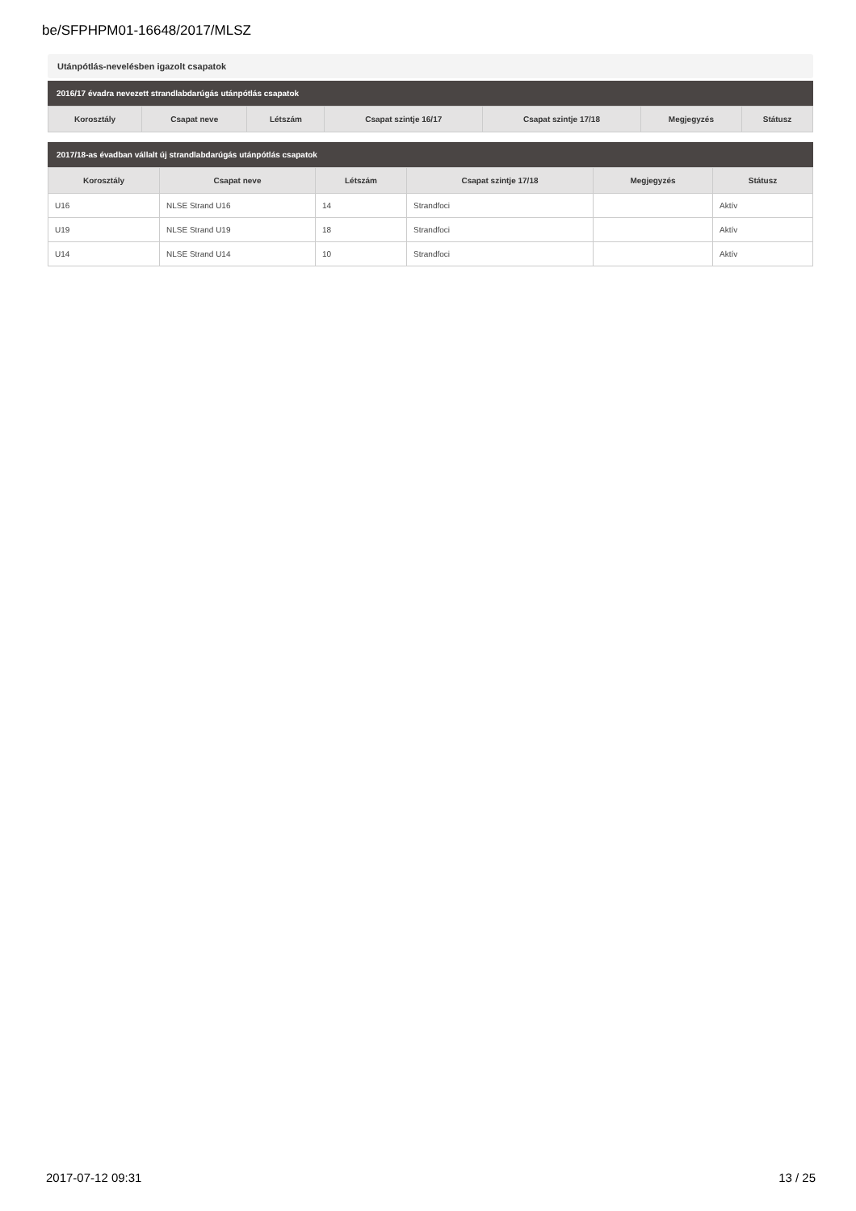be/SFPHPM01-16648/2017/MLSZ
Utánpótlás-nevelésben igazolt csapatok
2016/17 évadra nevezett strandlabdarúgás utánpótlás csapatok
| Korosztály | Csapat neve | Létszám | Csapat szintje 16/17 | Csapat szintje 17/18 | Megjegyzés | Státusz |
| --- | --- | --- | --- | --- | --- | --- |
2017/18-as évadban vállalt új strandlabdarúgás utánpótlás csapatok
| Korosztály | Csapat neve | Létszám | Csapat szintje 17/18 | Megjegyzés | Státusz |
| --- | --- | --- | --- | --- | --- |
| U16 | NLSE Strand U16 | 14 | Strandfoci | | Aktív |
| U19 | NLSE Strand U19 | 18 | Strandfoci | | Aktív |
| U14 | NLSE Strand U14 | 10 | Strandfoci | | Aktív |
2017-07-12 09:31 13 / 25